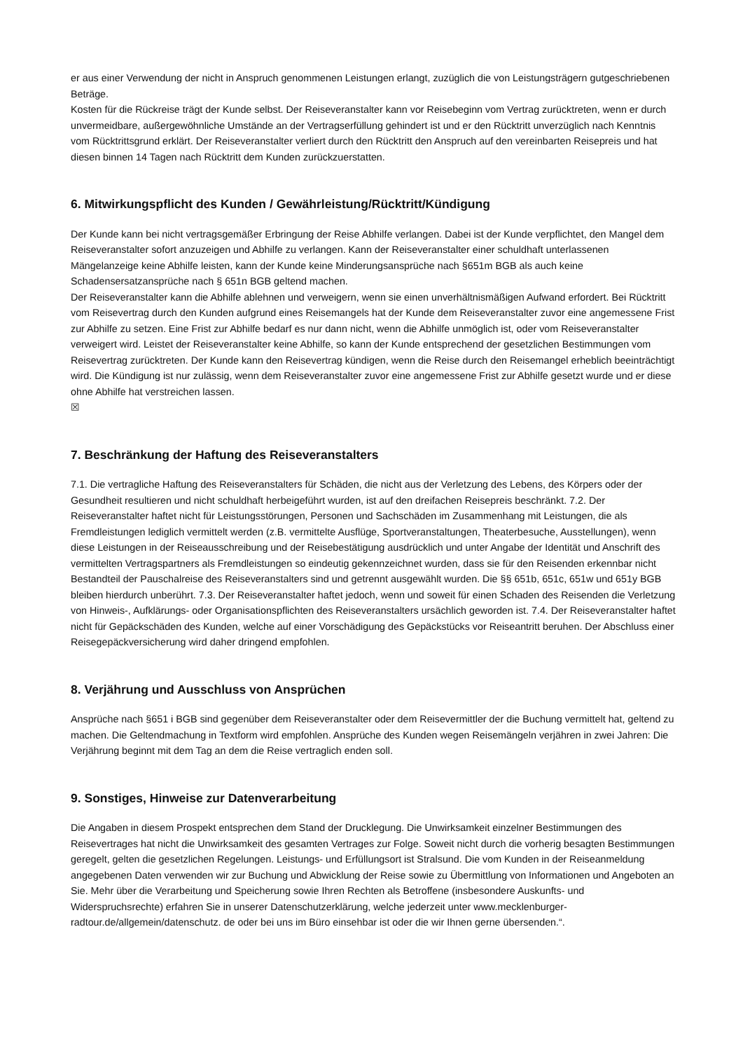er aus einer Verwendung der nicht in Anspruch genommenen Leistungen erlangt, zuzüglich die von Leistungsträgern gutgeschriebenen Beträge.
Kosten für die Rückreise trägt der Kunde selbst. Der Reiseveranstalter kann vor Reisebeginn vom Vertrag zurücktreten, wenn er durch unvermeidbare, außergewöhnliche Umstände an der Vertragserfüllung gehindert ist und er den Rücktritt unverzüglich nach Kenntnis vom Rücktrittsgrund erklärt. Der Reiseveranstalter verliert durch den Rücktritt den Anspruch auf den vereinbarten Reisepreis und hat diesen binnen 14 Tagen nach Rücktritt dem Kunden zurückzuerstatten.
6. Mitwirkungspflicht des Kunden / Gewährleistung/Rücktritt/Kündigung
Der Kunde kann bei nicht vertragsgemäßer Erbringung der Reise Abhilfe verlangen. Dabei ist der Kunde verpflichtet, den Mangel dem Reiseveranstalter sofort anzuzeigen und Abhilfe zu verlangen. Kann der Reiseveranstalter einer schuldhaft unterlassenen Mängelanzeige keine Abhilfe leisten, kann der Kunde keine Minderungsansprüche nach §651m BGB als auch keine Schadensersatzansprüche nach § 651n BGB geltend machen.
Der Reiseveranstalter kann die Abhilfe ablehnen und verweigern, wenn sie einen unverhältnismäßigen Aufwand erfordert. Bei Rücktritt vom Reisevertrag durch den Kunden aufgrund eines Reisemangels hat der Kunde dem Reiseveranstalter zuvor eine angemessene Frist zur Abhilfe zu setzen. Eine Frist zur Abhilfe bedarf es nur dann nicht, wenn die Abhilfe unmöglich ist, oder vom Reiseveranstalter verweigert wird. Leistet der Reiseveranstalter keine Abhilfe, so kann der Kunde entsprechend der gesetzlichen Bestimmungen vom Reisevertrag zurücktreten. Der Kunde kann den Reisevertrag kündigen, wenn die Reise durch den Reisemangel erheblich beeinträchtigt wird. Die Kündigung ist nur zulässig, wenn dem Reiseveranstalter zuvor eine angemessene Frist zur Abhilfe gesetzt wurde und er diese ohne Abhilfe hat verstreichen lassen.
☒
7. Beschränkung der Haftung des Reiseveranstalters
7.1. Die vertragliche Haftung des Reiseveranstalters für Schäden, die nicht aus der Verletzung des Lebens, des Körpers oder der Gesundheit resultieren und nicht schuldhaft herbeigeführt wurden, ist auf den dreifachen Reisepreis beschränkt. 7.2. Der Reiseveranstalter haftet nicht für Leistungsstörungen, Personen und Sachschäden im Zusammenhang mit Leistungen, die als Fremdleistungen lediglich vermittelt werden (z.B. vermittelte Ausflüge, Sportveranstaltungen, Theaterbesuche, Ausstellungen), wenn diese Leistungen in der Reiseausschreibung und der Reisebestätigung ausdrücklich und unter Angabe der Identität und Anschrift des vermittelten Vertragspartners als Fremdleistungen so eindeutig gekennzeichnet wurden, dass sie für den Reisenden erkennbar nicht Bestandteil der Pauschalreise des Reiseveranstalters sind und getrennt ausgewählt wurden. Die §§ 651b, 651c, 651w und 651y BGB bleiben hierdurch unberührt. 7.3. Der Reiseveranstalter haftet jedoch, wenn und soweit für einen Schaden des Reisenden die Verletzung von Hinweis-, Aufklärungs- oder Organisationspflichten des Reiseveranstalters ursächlich geworden ist. 7.4. Der Reiseveranstalter haftet nicht für Gepäckschäden des Kunden, welche auf einer Vorschädigung des Gepäckstücks vor Reiseantritt beruhen. Der Abschluss einer Reisegepäckversicherung wird daher dringend empfohlen.
8. Verjährung und Ausschluss von Ansprüchen
Ansprüche nach §651 i BGB sind gegenüber dem Reiseveranstalter oder dem Reisevermittler der die Buchung vermittelt hat, geltend zu machen. Die Geltendmachung in Textform wird empfohlen. Ansprüche des Kunden wegen Reisemängeln verjähren in zwei Jahren: Die Verjährung beginnt mit dem Tag an dem die Reise vertraglich enden soll.
9. Sonstiges, Hinweise zur Datenverarbeitung
Die Angaben in diesem Prospekt entsprechen dem Stand der Drucklegung. Die Unwirksamkeit einzelner Bestimmungen des Reisevertrages hat nicht die Unwirksamkeit des gesamten Vertrages zur Folge. Soweit nicht durch die vorherig besagten Bestimmungen geregelt, gelten die gesetzlichen Regelungen. Leistungs- und Erfüllungsort ist Stralsund. Die vom Kunden in der Reiseanmeldung angegebenen Daten verwenden wir zur Buchung und Abwicklung der Reise sowie zu Übermittlung von Informationen und Angeboten an Sie. Mehr über die Verarbeitung und Speicherung sowie Ihren Rechten als Betroffene (insbesondere Auskunfts- und Widerspruchsrechte) erfahren Sie in unserer Datenschutzerklärung, welche jederzeit unter www.mecklenburger-radtour.de/allgemein/datenschutz. de oder bei uns im Büro einsehbar ist oder die wir Ihnen gerne übersenden.“.